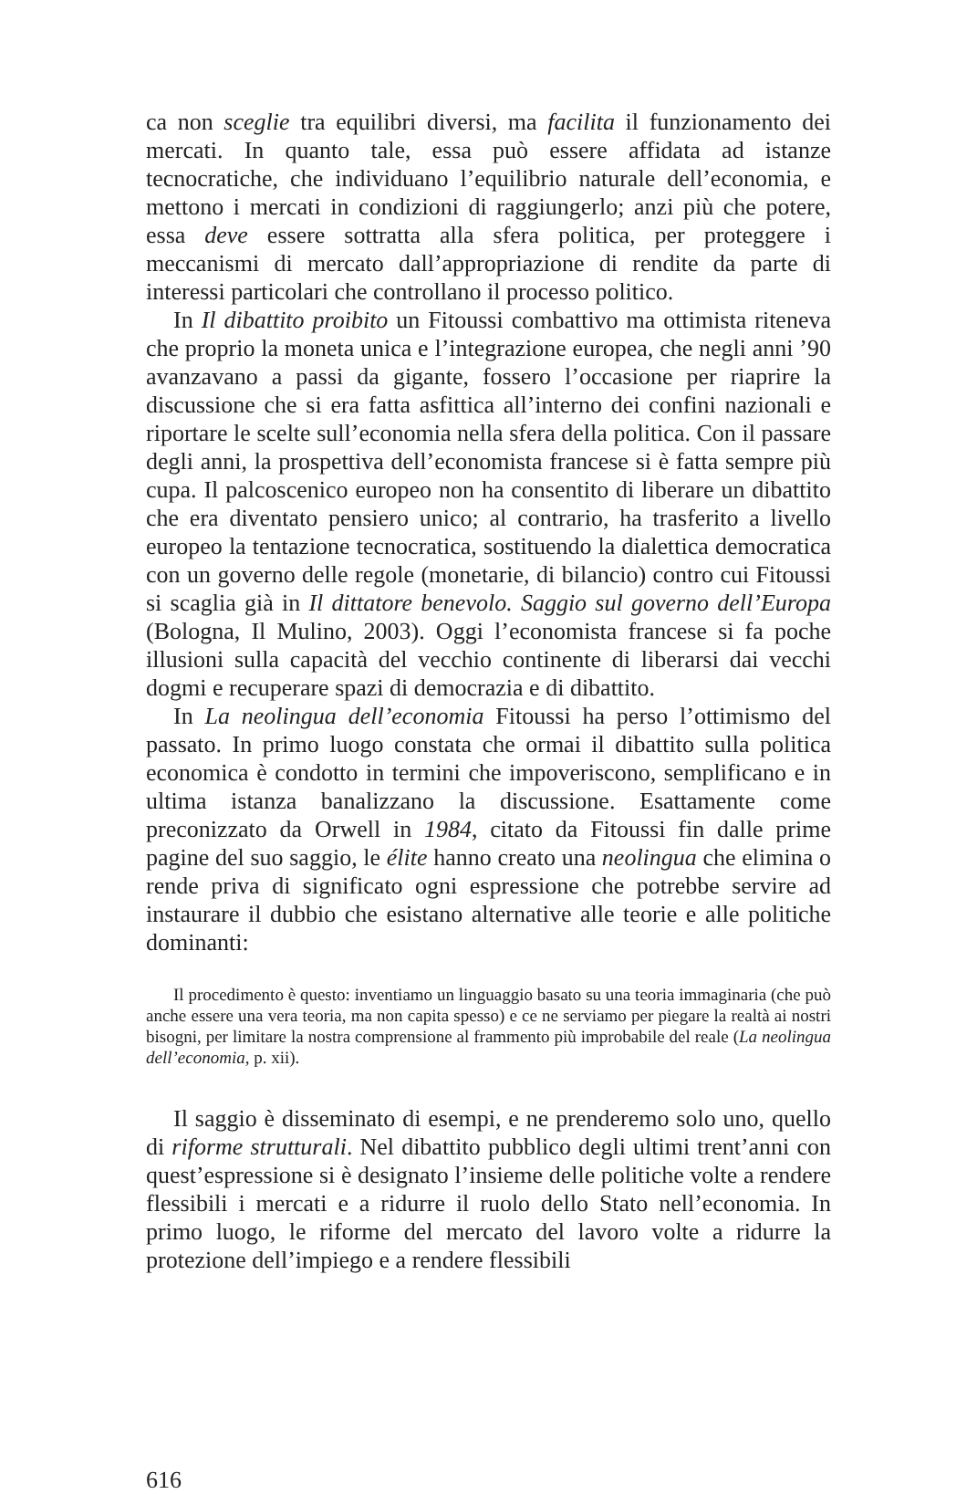ca non sceglie tra equilibri diversi, ma facilita il funzionamento dei mercati. In quanto tale, essa può essere affidata ad istanze tecnocratiche, che individuano l’equilibrio naturale dell’economia, e mettono i mercati in condizioni di raggiungerlo; anzi più che potere, essa deve essere sottratta alla sfera politica, per proteggere i meccanismi di mercato dall’appropriazione di rendite da parte di interessi particolari che controllano il processo politico.
In Il dibattito proibito un Fitoussi combattivo ma ottimista riteneva che proprio la moneta unica e l’integrazione europea, che negli anni ’90 avanzavano a passi da gigante, fossero l’occasione per riaprire la discussione che si era fatta asfittica all’interno dei confini nazionali e riportare le scelte sull’economia nella sfera della politica. Con il passare degli anni, la prospettiva dell’economista francese si è fatta sempre più cupa. Il palcoscenico europeo non ha consentito di liberare un dibattito che era diventato pensiero unico; al contrario, ha trasferito a livello europeo la tentazione tecnocratica, sostituendo la dialettica democratica con un governo delle regole (monetarie, di bilancio) contro cui Fitoussi si scaglia già in Il dittatore benevolo. Saggio sul governo dell’Europa (Bologna, Il Mulino, 2003). Oggi l’economista francese si fa poche illusioni sulla capacità del vecchio continente di liberarsi dai vecchi dogmi e recuperare spazi di democrazia e di dibattito.
In La neolingua dell’economia Fitoussi ha perso l’ottimismo del passato. In primo luogo constata che ormai il dibattito sulla politica economica è condotto in termini che impoveriscono, semplificano e in ultima istanza banalizzano la discussione. Esattamente come preconizzato da Orwell in 1984, citato da Fitoussi fin dalle prime pagine del suo saggio, le élite hanno creato una neolingua che elimina o rende priva di significato ogni espressione che potrebbe servire ad instaurare il dubbio che esistano alternative alle teorie e alle politiche dominanti:
Il procedimento è questo: inventiamo un linguaggio basato su una teoria immaginaria (che può anche essere una vera teoria, ma non capita spesso) e ce ne serviamo per piegare la realtà ai nostri bisogni, per limitare la nostra comprensione al frammento più improbabile del reale (La neolingua dell’economia, p. xii).
Il saggio è disseminato di esempi, e ne prenderemo solo uno, quello di riforme strutturali. Nel dibattito pubblico degli ultimi trent’anni con quest’espressione si è designato l’insieme delle politiche volte a rendere flessibili i mercati e a ridurre il ruolo dello Stato nell’economia. In primo luogo, le riforme del mercato del lavoro volte a ridurre la protezione dell’impiego e a rendere flessibili
616